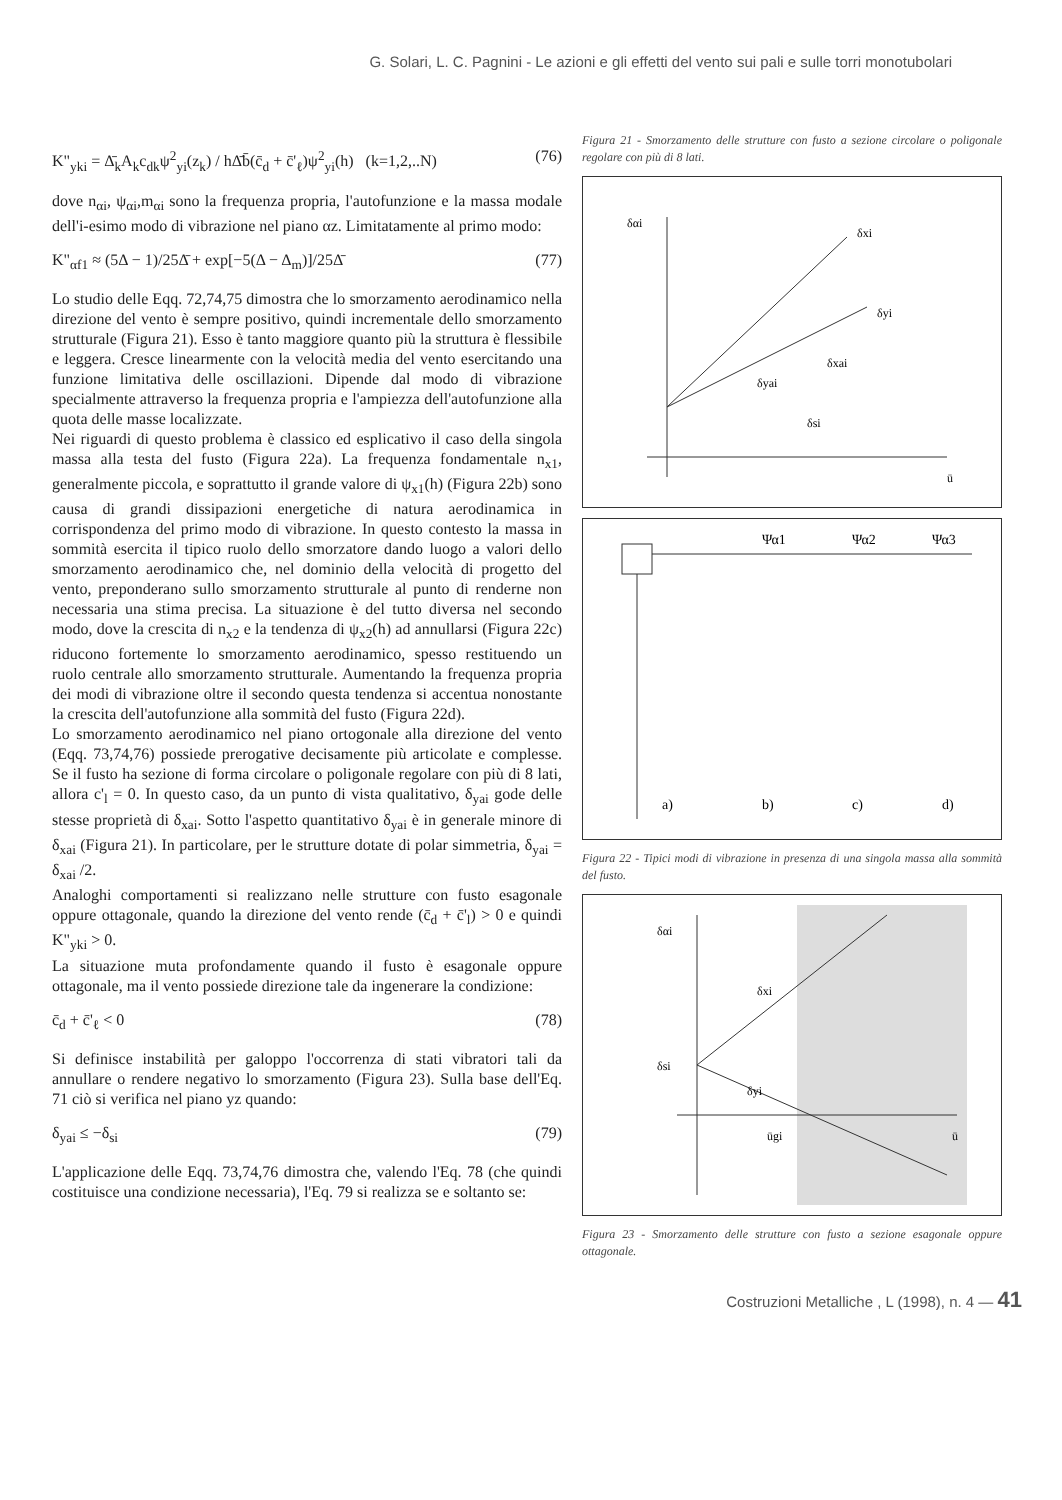G. Solari, L. C. Pagnini - Le azioni e gli effetti del vento sui pali e sulle torri monotubolari
K"<sub>yki</sub> = Δ̄<sub>k</sub>A<sub>k</sub>c<sub>dk</sub>ψ<sup>2</sup><sub>yi</sub>(z<sub>k</sub>) / hΔ̄b̄(c̄<sub>d</sub> + c̄'<sub>ℓ</sub>)ψ<sup>2</sup><sub>yi</sub>(h) (k=1,2,..N) (76)
dove n<sub>αi</sub>, ψ<sub>αi</sub>,m<sub>αi</sub> sono la frequenza propria, l'autofunzione e la massa modale dell'i-esimo modo di vibrazione nel piano αz. Limitatamente al primo modo:
K"<sub>αf1</sub> ≈ (5Δ − 1)/25Δ̄ + exp[−5(Δ − Δ<sub>m</sub>)]/25Δ̄ (77)
Lo studio delle Eqq. 72,74,75 dimostra che lo smorzamento aerodinamico nella direzione del vento è sempre positivo, quindi incrementale dello smorzamento strutturale (Figura 21). Esso è tanto maggiore quanto più la struttura è flessibile e leggera. Cresce linearmente con la velocità media del vento esercitando una funzione limitativa delle oscillazioni. Dipende dal modo di vibrazione specialmente attraverso la frequenza propria e l'ampiezza dell'autofunzione alla quota delle masse localizzate.
Nei riguardi di questo problema è classico ed esplicativo il caso della singola massa alla testa del fusto (Figura 22a). La frequenza fondamentale n<sub>x1</sub>, generalmente piccola, e soprattutto il grande valore di ψ<sub>x1</sub>(h) (Figura 22b) sono causa di grandi dissipazioni energetiche di natura aerodinamica in corrispondenza del primo modo di vibrazione. In questo contesto la massa in sommità esercita il tipico ruolo dello smorzatore dando luogo a valori dello smorzamento aerodinamico che, nel dominio della velocità di progetto del vento, preponderano sullo smorzamento strutturale al punto di renderne non necessaria una stima precisa. La situazione è del tutto diversa nel secondo modo, dove la crescita di n<sub>x2</sub> e la tendenza di ψ<sub>x2</sub>(h) ad annullarsi (Figura 22c) riducono fortemente lo smorzamento aerodinamico, spesso restituendo un ruolo centrale allo smorzamento strutturale. Aumentando la frequenza propria dei modi di vibrazione oltre il secondo questa tendenza si accentua nonostante la crescita dell'autofunzione alla sommità del fusto (Figura 22d).
Lo smorzamento aerodinamico nel piano ortogonale alla direzione del vento (Eqq. 73,74,76) possiede prerogative decisamente più articolate e complesse. Se il fusto ha sezione di forma circolare o poligonale regolare con più di 8 lati, allora c'<sub>l</sub> = 0. In questo caso, da un punto di vista qualitativo, δ<sub>yai</sub> gode delle stesse proprietà di δ<sub>xai</sub>. Sotto l'aspetto quantitativo δ<sub>yai</sub> è in generale minore di δ<sub>xai</sub> (Figura 21). In particolare, per le strutture dotate di polar simmetria, δ<sub>yai</sub> = δ<sub>xai</sub> /2.
Analoghi comportamenti si realizzano nelle strutture con fusto esagonale oppure ottagonale, quando la direzione del vento rende (c̄<sub>d</sub> + c̄'<sub>l</sub>) > 0 e quindi K"<sub>yki</sub> > 0.
La situazione muta profondamente quando il fusto è esagonale oppure ottagonale, ma il vento possiede direzione tale da ingenerare la condizione:
c̄<sub>d</sub> + c̄'<sub>ℓ</sub> < 0 (78)
Si definisce instabilità per galoppo l'occorrenza di stati vibratori tali da annullare o rendere negativo lo smorzamento (Figura 23). Sulla base dell'Eq. 71 ciò si verifica nel piano yz quando:
δ<sub>yai</sub> ≤ −δ<sub>si</sub> (79)
L'applicazione delle Eqq. 73,74,76 dimostra che, valendo l'Eq. 78 (che quindi costituisce una condizione necessaria), l'Eq. 79 si realizza se e soltanto se:
Figura 21 - Smorzamento delle strutture con fusto a sezione circolare o poligonale regolare con più di 8 lati.
δαi
δxi
δyi
δxai
δyai
δsi
ū
Ψα1
Ψα2
Ψα3
a)
b)
c)
d)
Figura 22 - Tipici modi di vibrazione in presenza di una singola massa alla sommità del fusto.
δαi
δxi
δsi
δyi
ūgi
ū
Figura 23 - Smorzamento delle strutture con fusto a sezione esagonale oppure ottagonale.
Costruzioni Metalliche , L (1998), n. 4 — 41